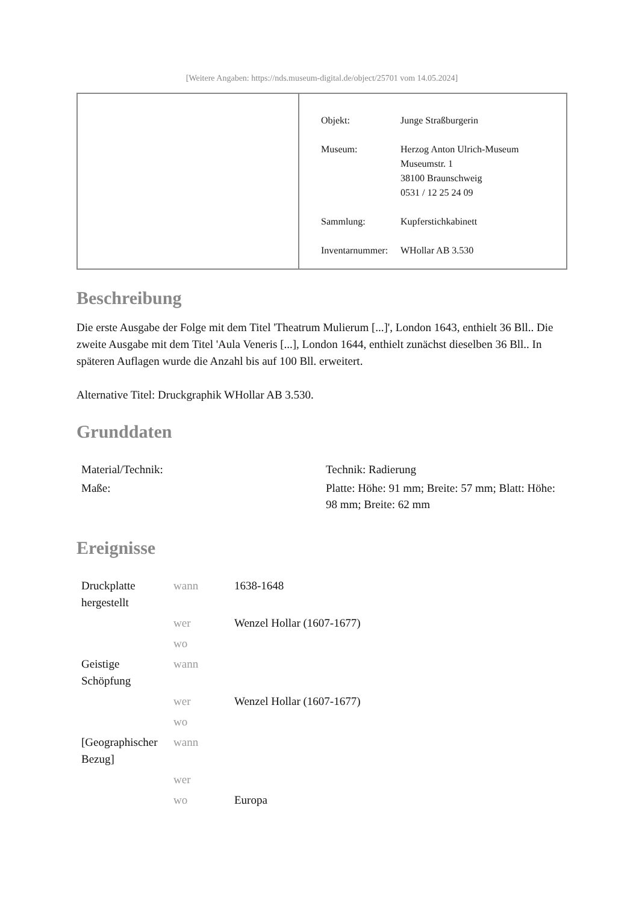[Weitere Angaben: https://nds.museum-digital.de/object/25701 vom 14.05.2024]
| Objekt: | Junge Straßburgerin |
| Museum: | Herzog Anton Ulrich-Museum Museumstr. 1 38100 Braunschweig 0531 / 12 25 24 09 |
| Sammlung: | Kupferstichkabinett |
| Inventarnummer: | WHollar AB 3.530 |
Beschreibung
Die erste Ausgabe der Folge mit dem Titel 'Theatrum Mulierum [...]', London 1643, enthielt 36 Bll.. Die zweite Ausgabe mit dem Titel 'Aula Veneris [...], London 1644, enthielt zunächst dieselben 36 Bll.. In späteren Auflagen wurde die Anzahl bis auf 100 Bll. erweitert.
Alternative Titel: Druckgraphik WHollar AB 3.530.
Grunddaten
| Material/Technik: | Technik: Radierung |
| Maße: | Platte: Höhe: 91 mm; Breite: 57 mm; Blatt: Höhe: 98 mm; Breite: 62 mm |
Ereignisse
| Druckplatte hergestellt | wann | 1638-1648 |
| | wer | Wenzel Hollar (1607-1677) |
| | wo | |
| Geistige Schöpfung | wann | |
| | wer | Wenzel Hollar (1607-1677) |
| | wo | |
| [Geographischer Bezug] | wann | |
| | wer | |
| | wo | Europa |